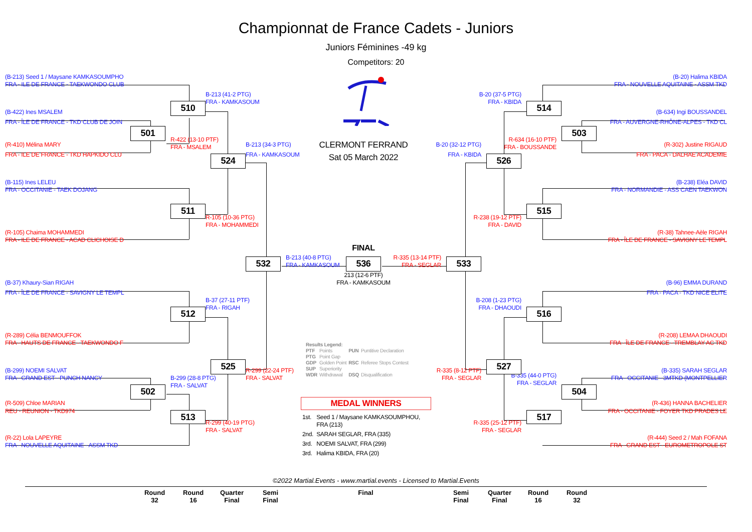Championnat de France Cadets - Juniors
Juniors Féminines -49 kg
Competitors: 20
(B-213) Seed 1 / Maysane KAMKASOUMPHO
FRA - ILE DE FRANCE - TAEKWONDO CLUB
(B-422) Ines MSALEM
FRA - ÎLE DE FRANCE - TKD CLUB DE JOIN
(R-410) Mélina MARY
FRA - ILE DE FRANCE - TKD HAPKIDO CLU
(B-115) Ines LELEU
FRA - OCCITANIE - TAEK DOJANG
(R-105) Chaima MOHAMMEDI
FRA - ILE DE FRANCE - ACAD CLICHOISE D
(B-37) Khaury-Sian RIGAH
FRA - ÎLE DE FRANCE - SAVIGNY LE TEMPL
(R-289) Célia BENMOUFFOK
FRA - HAUTS DE FRANCE - TAEKWONDO F
(B-299) NOEMI SALVAT
FRA - GRAND EST - PUNCH NANCY
(R-509) Chloe MARIAN
REU - REUNION - TKD974
(R-22) Lola LAPEYRE
FRA - NOUVELLE AQUITAINE - ASSM TKD
510
B-213 (41-2 PTG)
FRA - KAMKASOUM
501
R-422 (13-10 PTF)
FRA - MSALEM
B-213 (34-3 PTG)
FRA - KAMKASOUM
524
511
R-105 (10-36 PTG)
FRA - MOHAMMEDI
FINAL
532
B-213 (40-8 PTG)
FRA - KAMKASOUM
536
R-335 (13-14 PTF)
FRA - SEGLAR
533
213 (12-6 PTF)
FRA - KAMKASOUM
512
B-37 (27-11 PTF)
FRA - RIGAH
525
R-299 (22-24 PTF)
FRA - SALVAT
B-299 (28-8 PTG)
FRA - SALVAT
502
513
R-299 (40-19 PTG)
FRA - SALVAT
CLERMONT FERRAND
Sat 05 March 2022
Results Legend:
| PTF | Points | PUN | Puntitive Declaration |
| PTG | Point Gap | | |
| GDP | Golden Point | RSC | Referee Stops Contest |
| SUP | Superiority | | |
| WDR | Withdrawal | DSQ | Disqualification |
MEDAL WINNERS
| 1st. | Seed 1 / Maysane KAMKASOUMPHOU, FRA (213) |
| 2nd. | SARAH SEGLAR, FRA (335) |
| 3rd. | NOEMI SALVAT, FRA (299) |
| 3rd. | Halima KBIDA, FRA (20) |
514
B-20 (37-5 PTG)
FRA - KBIDA
503
R-634 (16-10 PTF)
FRA - BOUSSANDE
B-20 (32-12 PTG)
FRA - KBIDA
526
515
R-238 (19-12 PTF)
FRA - DAVID
516
B-208 (1-23 PTG)
FRA - DHAOUDI
527
R-335 (8-12 PTF)
FRA - SEGLAR
B-335 (44-0 PTG)
FRA - SEGLAR
504
517
R-335 (25-12 PTF)
FRA - SEGLAR
(B-20) Halima KBIDA
FRA - NOUVELLE AQUITAINE - ASSM TKD
(B-634) Ingi BOUSSANDEL
FRA - AUVERGNE-RHÔNE-ALPES - TKD CL
(R-302) Justine RIGAUD
FRA - PACA - DALHAE ACADEMIE
(B-238) Eléa DAVID
FRA - NORMANDIE - ASS CAEN TAEKWON
(R-38) Tahnee-Aèle RIGAH
FRA - ÎLE DE FRANCE - SAVIGNY LE TEMPL
(B-96) EMMA DURAND
FRA - PACA - TKD NICE ELITE
(R-208) LEMAA DHAOUDI
FRA - ÎLE DE FRANCE - TREMBLAY AC TKD
(B-335) SARAH SEGLAR
FRA - OCCITANIE - 3MTKD (MONTPELLIER
(R-436) HANNA BACHELIER
FRA - OCCITANIE - FOYER TKD PRADES LE
(R-444) Seed 2 / Mah FOFANA
FRA - GRAND EST - EUROMETROPOLE ST
©2022 Martial.Events - www.martial.events - Licensed to Martial.Events
Round
32 Round
16 Quarter
Final Semi
Final Final Semi
Final Quarter
Final Round
16 Round
32